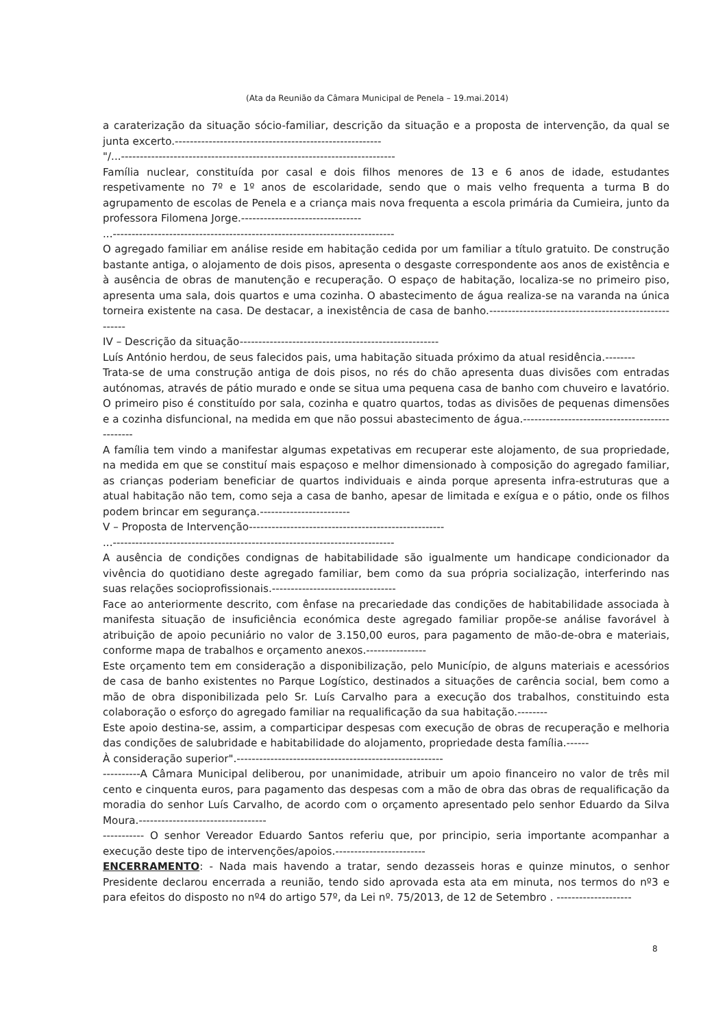(Ata da Reunião da Câmara Municipal de Penela – 19.mai.2014)
a caraterização da situação sócio-familiar, descrição da situação e a proposta de intervenção, da qual se junta excerto.-------------------------------------------------------
"/...-------------------------------------------------------------------------
Família nuclear, constituída por casal e dois filhos menores de 13 e 6 anos de idade, estudantes respetivamente no 7º e 1º anos de escolaridade, sendo que o mais velho frequenta a turma B do agrupamento de escolas de Penela e a criança mais nova frequenta a escola primária da Cumieira, junto da professora Filomena Jorge.--------------------------------
...---------------------------------------------------------------------------
O agregado familiar em análise reside em habitação cedida por um familiar a título gratuito. De construção bastante antiga, o alojamento de dois pisos, apresenta o desgaste correspondente aos anos de existência e à ausência de obras de manutenção e recuperação. O espaço de habitação, localiza-se no primeiro piso, apresenta uma sala, dois quartos e uma cozinha. O abastecimento de água realiza-se na varanda na única torneira existente na casa. De destacar, a inexistência de casa de banho.------------------------------------------------------
IV – Descrição da situação-----------------------------------------------------
Luís António herdou, de seus falecidos pais, uma habitação situada próximo da atual residência.--------
Trata-se de uma construção antiga de dois pisos, no rés do chão apresenta duas divisões com entradas autónomas, através de pátio murado e onde se situa uma pequena casa de banho com chuveiro e lavatório. O primeiro piso é constituído por sala, cozinha e quatro quartos, todas as divisões de pequenas dimensões e a cozinha disfuncional, na medida em que não possui abastecimento de água.-----------------------------------------------
A família tem vindo a manifestar algumas expetativas em recuperar este alojamento, de sua propriedade, na medida em que se constituí mais espaçoso e melhor dimensionado à composição do agregado familiar, as crianças poderiam beneficiar de quartos individuais e ainda porque apresenta infra-estruturas que a atual habitação não tem, como seja a casa de banho, apesar de limitada e exígua e o pátio, onde os filhos podem brincar em segurança.------------------------
V – Proposta de Intervenção----------------------------------------------------
...---------------------------------------------------------------------------
A ausência de condições condignas de habitabilidade são igualmente um handicape condicionador da vivência do quotidiano deste agregado familiar, bem como da sua própria socialização, interferindo nas suas relações socioprofissionais.---------------------------------
Face ao anteriormente descrito, com ênfase na precariedade das condições de habitabilidade associada à manifesta situação de insuficiência económica deste agregado familiar propõe-se análise favorável à atribuição de apoio pecuniário no valor de 3.150,00 euros, para pagamento de mão-de-obra e materiais, conforme mapa de trabalhos e orçamento anexos.----------------
Este orçamento tem em consideração a disponibilização, pelo Município, de alguns materiais e acessórios de casa de banho existentes no Parque Logístico, destinados a situações de carência social, bem como a mão de obra disponibilizada pelo Sr. Luís Carvalho para a execução dos trabalhos, constituindo esta colaboração o esforço do agregado familiar na requalificação da sua habitação.--------
Este apoio destina-se, assim, a comparticipar despesas com execução de obras de recuperação e melhoria das condições de salubridade e habitabilidade do alojamento, propriedade desta família.------
À consideração superior".-------------------------------------------------------
----------A Câmara Municipal deliberou, por unanimidade, atribuir um apoio financeiro no valor de três mil cento e cinquenta euros, para pagamento das despesas com a mão de obra das obras de requalificação da moradia do senhor Luís Carvalho, de acordo com o orçamento apresentado pelo senhor Eduardo da Silva Moura.----------------------------------
----------- O senhor Vereador Eduardo Santos referiu que, por principio, seria importante acompanhar a execução deste tipo de intervenções/apoios.------------------------
ENCERRAMENTO: - Nada mais havendo a tratar, sendo dezasseis horas e quinze minutos, o senhor Presidente declarou encerrada a reunião, tendo sido aprovada esta ata em minuta, nos termos do nº3 e para efeitos do disposto no nº4 do artigo 57º, da Lei nº. 75/2013, de 12 de Setembro . --------------------
8